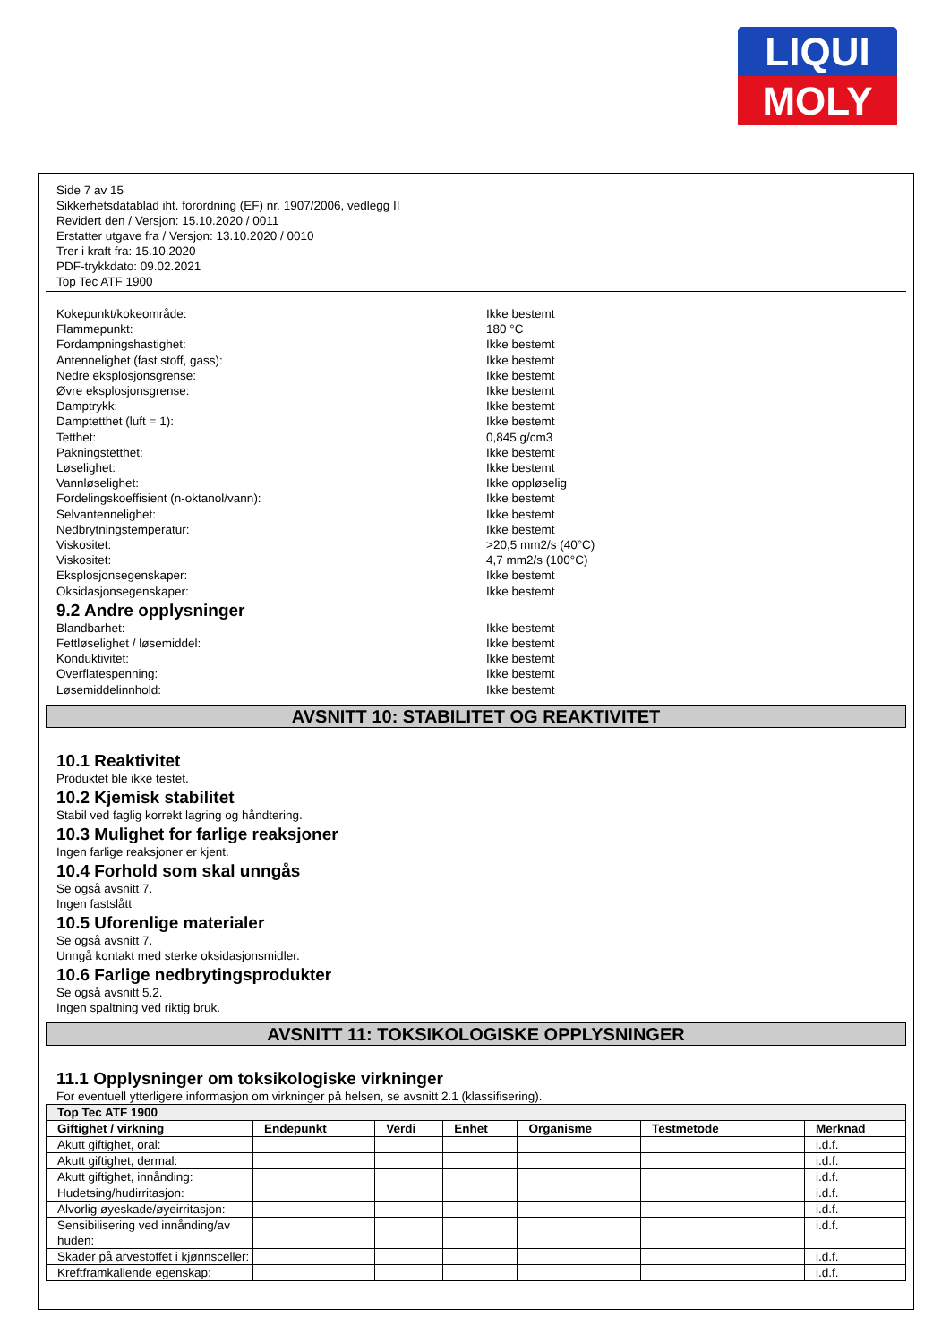LIQUI
MOLY
Side 7 av 15
Sikkerhetsdatablad iht. forordning (EF) nr. 1907/2006, vedlegg II
Revidert den / Versjon: 15.10.2020 / 0011
Erstatter utgave fra / Versjon: 13.10.2020 / 0010
Trer i kraft fra: 15.10.2020
PDF-trykkdato: 09.02.2021
Top Tec ATF 1900
Kokepunkt/kokeområde: Ikke bestemt
Flammepunkt: 180 °C
Fordampningshastighet: Ikke bestemt
Antennelighet (fast stoff, gass): Ikke bestemt
Nedre eksplosjonsgrense: Ikke bestemt
Øvre eksplosjonsgrense: Ikke bestemt
Damptrykk: Ikke bestemt
Damptetthet (luft = 1): Ikke bestemt
Tetthet: 0,845 g/cm3
Pakningstetthet: Ikke bestemt
Løselighet: Ikke bestemt
Vannløselighet: Ikke oppløselig
Fordelingskoeffisient (n-oktanol/vann): Ikke bestemt
Selvantennelighet: Ikke bestemt
Nedbrytningstemperatur: Ikke bestemt
Viskositet: >20,5 mm2/s (40°C)
Viskositet: 4,7 mm2/s (100°C)
Eksplosjonsegenskaper: Ikke bestemt
Oksidasjonsegenskaper: Ikke bestemt
9.2 Andre opplysninger
Blandbarhet: Ikke bestemt
Fettløselighet / løsemiddel: Ikke bestemt
Konduktivitet: Ikke bestemt
Overflatespenning: Ikke bestemt
Løsemiddelinnhold: Ikke bestemt
AVSNITT 10: STABILITET OG REAKTIVITET
10.1 Reaktivitet
Produktet ble ikke testet.
10.2 Kjemisk stabilitet
Stabil ved faglig korrekt lagring og håndtering.
10.3 Mulighet for farlige reaksjoner
Ingen farlige reaksjoner er kjent.
10.4 Forhold som skal unngås
Se også avsnitt 7.
Ingen fastslått
10.5 Uforenlige materialer
Se også avsnitt 7.
Unngå kontakt med sterke oksidasjonsmidler.
10.6 Farlige nedbrytingsprodukter
Se også avsnitt 5.2.
Ingen spaltning ved riktig bruk.
AVSNITT 11: TOKSIKOLOGISKE OPPLYSNINGER
11.1 Opplysninger om toksikologiske virkninger
For eventuell ytterligere informasjon om virkninger på helsen, se avsnitt 2.1 (klassifisering).
| Top Tec ATF 1900 | | | | | | |
| --- | --- | --- | --- | --- | --- | --- |
| Giftighet / virkning | Endepunkt | Verdi | Enhet | Organisme | Testmetode | Merknad |
| Akutt giftighet, oral: | | | | | | i.d.f. |
| Akutt giftighet, dermal: | | | | | | i.d.f. |
| Akutt giftighet, innånding: | | | | | | i.d.f. |
| Hudetsing/hudirritasjon: | | | | | | i.d.f. |
| Alvorlig øyeskade/øyeirritasjon: | | | | | | i.d.f. |
| Sensibilisering ved innånding/av huden: | | | | | | i.d.f. |
| Skader på arvestoffet i kjønnsceller: | | | | | | i.d.f. |
| Kreftframkallende egenskap: | | | | | | i.d.f. |